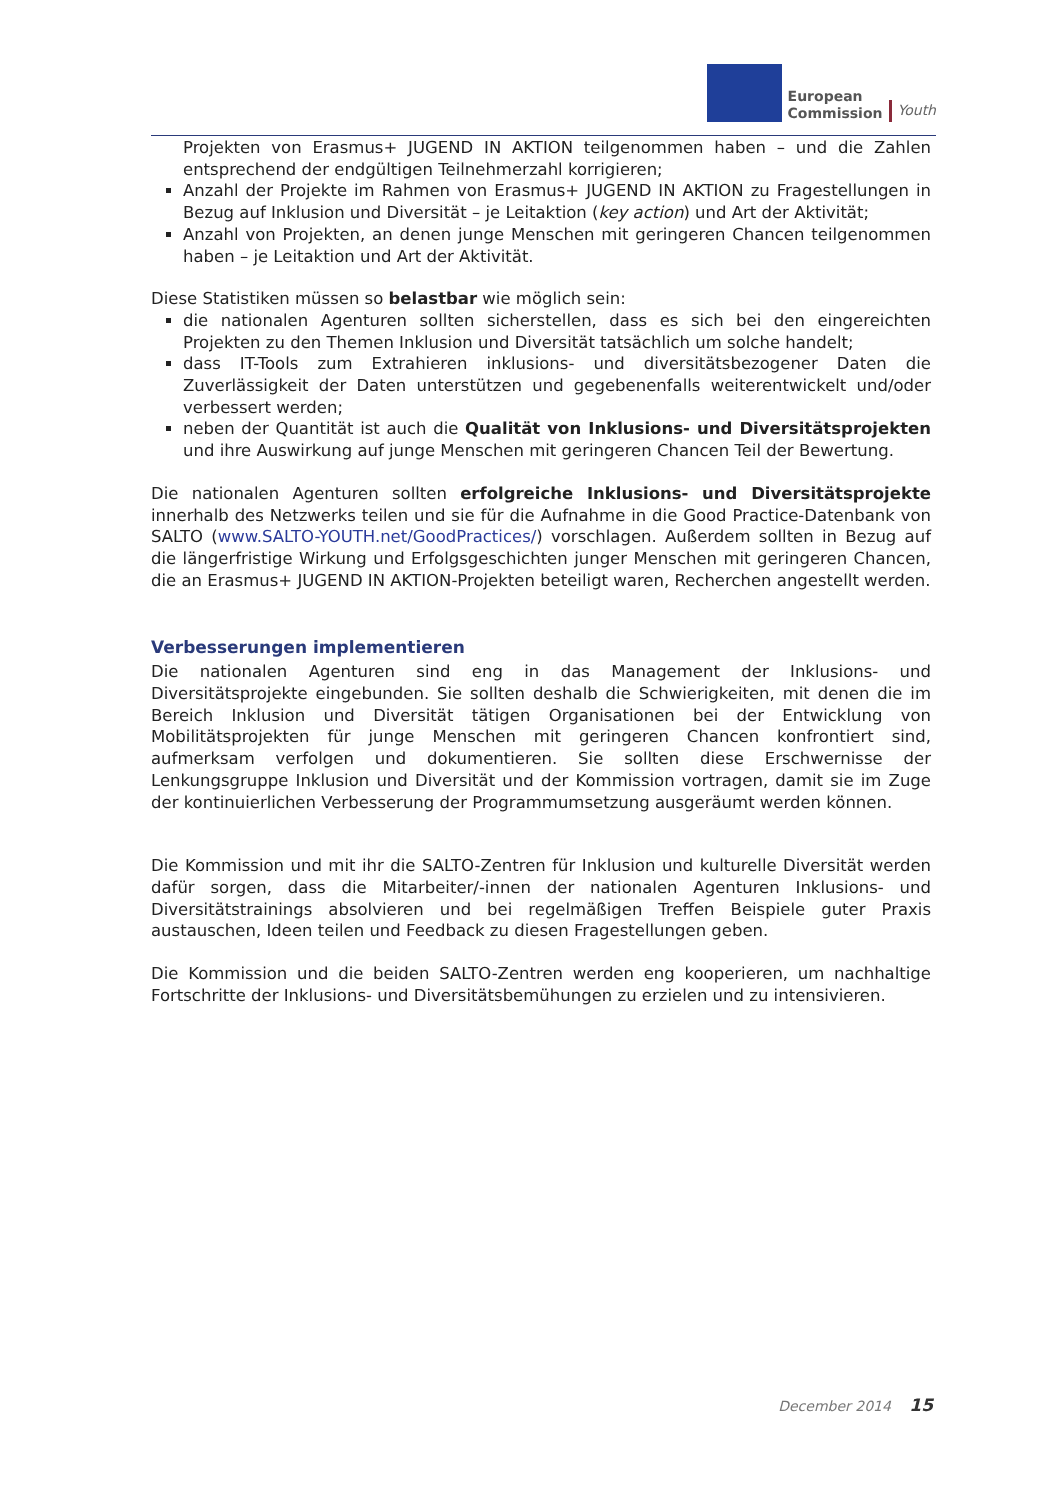European
Commission
Youth
Projekten von Erasmus+ JUGEND IN AKTION teilgenommen haben – und die Zahlen entsprechend der endgültigen Teilnehmerzahl korrigieren;
Anzahl der Projekte im Rahmen von Erasmus+ JUGEND IN AKTION zu Fragestellungen in Bezug auf Inklusion und Diversität – je Leitaktion (key action) und Art der Aktivität;
Anzahl von Projekten, an denen junge Menschen mit geringeren Chancen teilgenommen haben – je Leitaktion und Art der Aktivität.
Diese Statistiken müssen so belastbar wie möglich sein:
die nationalen Agenturen sollten sicherstellen, dass es sich bei den eingereichten Projekten zu den Themen Inklusion und Diversität tatsächlich um solche handelt;
dass IT-Tools zum Extrahieren inklusions- und diversitätsbezogener Daten die Zuverlässigkeit der Daten unterstützen und gegebenenfalls weiterentwickelt und/oder verbessert werden;
neben der Quantität ist auch die Qualität von Inklusions- und Diversitätsprojekten und ihre Auswirkung auf junge Menschen mit geringeren Chancen Teil der Bewertung.
Die nationalen Agenturen sollten erfolgreiche Inklusions- und Diversitätsprojekte innerhalb des Netzwerks teilen und sie für die Aufnahme in die Good Practice-Datenbank von SALTO (www.SALTO-YOUTH.net/GoodPractices/) vorschlagen. Außerdem sollten in Bezug auf die längerfristige Wirkung und Erfolgsgeschichten junger Menschen mit geringeren Chancen, die an Erasmus+ JUGEND IN AKTION-Projekten beteiligt waren, Recherchen angestellt werden.
Verbesserungen implementieren
Die nationalen Agenturen sind eng in das Management der Inklusions- und Diversitätsprojekte eingebunden. Sie sollten deshalb die Schwierigkeiten, mit denen die im Bereich Inklusion und Diversität tätigen Organisationen bei der Entwicklung von Mobilitätsprojekten für junge Menschen mit geringeren Chancen konfrontiert sind, aufmerksam verfolgen und dokumentieren. Sie sollten diese Erschwernisse der Lenkungsgruppe Inklusion und Diversität und der Kommission vortragen, damit sie im Zuge der kontinuierlichen Verbesserung der Programmumsetzung ausgeräumt werden können.
Die Kommission und mit ihr die SALTO-Zentren für Inklusion und kulturelle Diversität werden dafür sorgen, dass die Mitarbeiter/-innen der nationalen Agenturen Inklusions- und Diversitätstrainings absolvieren und bei regelmäßigen Treffen Beispiele guter Praxis austauschen, Ideen teilen und Feedback zu diesen Fragestellungen geben.
Die Kommission und die beiden SALTO-Zentren werden eng kooperieren, um nachhaltige Fortschritte der Inklusions- und Diversitätsbemühungen zu erzielen und zu intensivieren.
December 2014 15